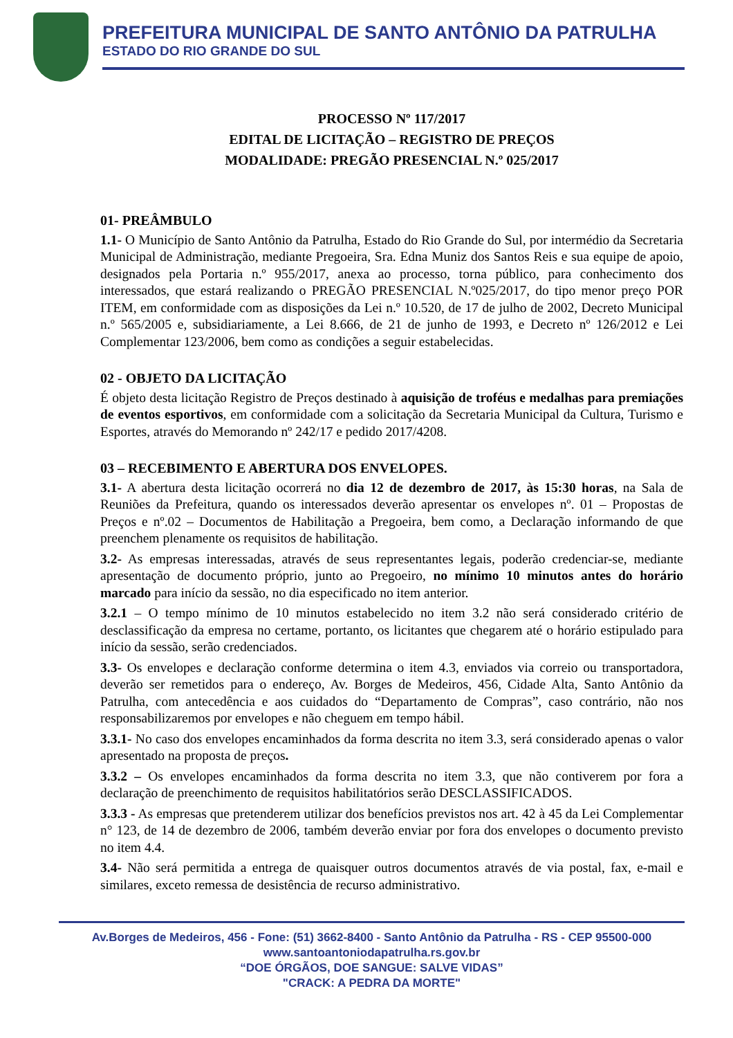PREFEITURA MUNICIPAL DE SANTO ANTÔNIO DA PATRULHA
ESTADO DO RIO GRANDE DO SUL
PROCESSO Nº 117/2017
EDITAL DE LICITAÇÃO – REGISTRO DE PREÇOS
MODALIDADE: PREGÃO PRESENCIAL N.º 025/2017
01- PREÂMBULO
1.1- O Município de Santo Antônio da Patrulha, Estado do Rio Grande do Sul, por intermédio da Secretaria Municipal de Administração, mediante Pregoeira, Sra. Edna Muniz dos Santos Reis e sua equipe de apoio, designados pela Portaria n.º 955/2017, anexa ao processo, torna público, para conhecimento dos interessados, que estará realizando o PREGÃO PRESENCIAL N.º025/2017, do tipo menor preço POR ITEM, em conformidade com as disposições da Lei n.º 10.520, de 17 de julho de 2002, Decreto Municipal n.º 565/2005 e, subsidiariamente, a Lei 8.666, de 21 de junho de 1993, e Decreto nº 126/2012 e Lei Complementar 123/2006, bem como as condições a seguir estabelecidas.
02 - OBJETO DA LICITAÇÃO
É objeto desta licitação Registro de Preços destinado à aquisição de troféus e medalhas para premiações de eventos esportivos, em conformidade com a solicitação da Secretaria Municipal da Cultura, Turismo e Esportes, através do Memorando nº 242/17 e pedido 2017/4208.
03 – RECEBIMENTO E ABERTURA DOS ENVELOPES.
3.1- A abertura desta licitação ocorrerá no dia 12 de dezembro de 2017, às 15:30 horas, na Sala de Reuniões da Prefeitura, quando os interessados deverão apresentar os envelopes nº. 01 – Propostas de Preços e nº.02 – Documentos de Habilitação a Pregoeira, bem como, a Declaração informando de que preenchem plenamente os requisitos de habilitação.
3.2- As empresas interessadas, através de seus representantes legais, poderão credenciar-se, mediante apresentação de documento próprio, junto ao Pregoeiro, no mínimo 10 minutos antes do horário marcado para início da sessão, no dia especificado no item anterior.
3.2.1 – O tempo mínimo de 10 minutos estabelecido no item 3.2 não será considerado critério de desclassificação da empresa no certame, portanto, os licitantes que chegarem até o horário estipulado para início da sessão, serão credenciados.
3.3- Os envelopes e declaração conforme determina o item 4.3, enviados via correio ou transportadora, deverão ser remetidos para o endereço, Av. Borges de Medeiros, 456, Cidade Alta, Santo Antônio da Patrulha, com antecedência e aos cuidados do “Departamento de Compras”, caso contrário, não nos responsabilizaremos por envelopes e não cheguem em tempo hábil.
3.3.1- No caso dos envelopes encaminhados da forma descrita no item 3.3, será considerado apenas o valor apresentado na proposta de preços.
3.3.2 – Os envelopes encaminhados da forma descrita no item 3.3, que não contiverem por fora a declaração de preenchimento de requisitos habilitatórios serão DESCLASSIFICADOS.
3.3.3 - As empresas que pretenderem utilizar dos benefícios previstos nos art. 42 à 45 da Lei Complementar n° 123, de 14 de dezembro de 2006, também deverão enviar por fora dos envelopes o documento previsto no item 4.4.
3.4- Não será permitida a entrega de quaisquer outros documentos através de via postal, fax, e-mail e similares, exceto remessa de desistência de recurso administrativo.
Av.Borges de Medeiros, 456 - Fone: (51) 3662-8400 - Santo Antônio da Patrulha - RS - CEP 95500-000
www.santoantoniodapatrulha.rs.gov.br
“DOE ÓRGÃOS, DOE SANGUE: SALVE VIDAS”
"CRACK: A PEDRA DA MORTE"